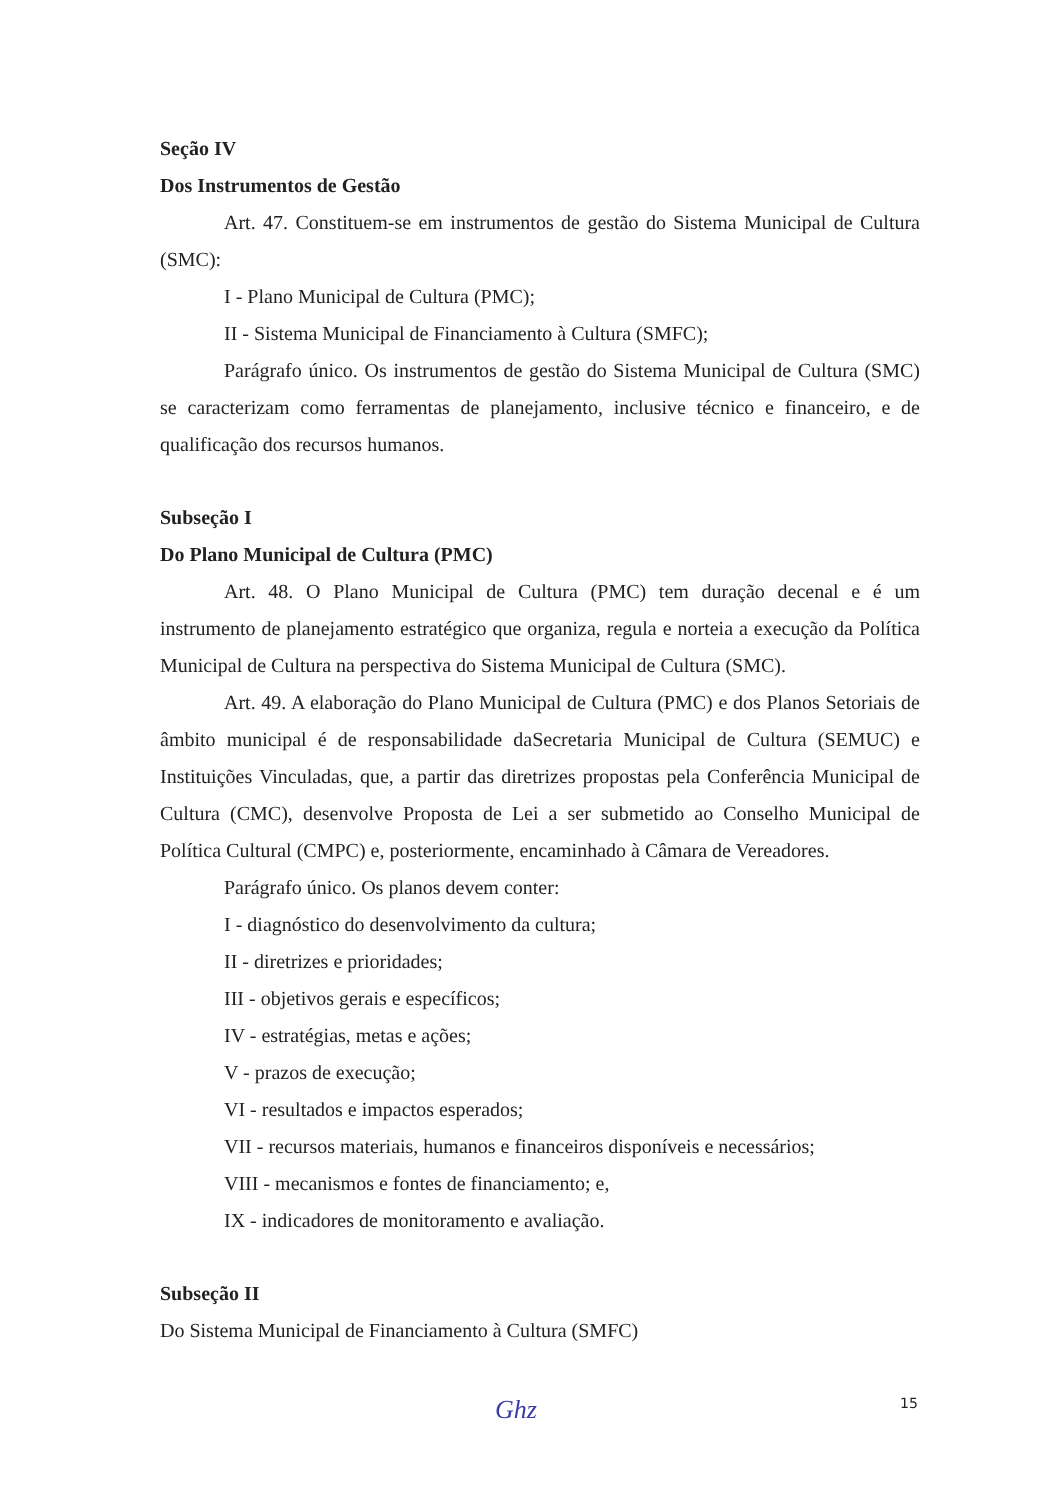Seção IV
Dos Instrumentos de Gestão
Art. 47. Constituem-se em instrumentos de gestão do Sistema Municipal de Cultura (SMC):
I - Plano Municipal de Cultura (PMC);
II - Sistema Municipal de Financiamento à Cultura (SMFC);
Parágrafo único. Os instrumentos de gestão do Sistema Municipal de Cultura (SMC) se caracterizam como ferramentas de planejamento, inclusive técnico e financeiro, e de qualificação dos recursos humanos.
Subseção I
Do Plano Municipal de Cultura (PMC)
Art. 48. O Plano Municipal de Cultura (PMC) tem duração decenal e é um instrumento de planejamento estratégico que organiza, regula e norteia a execução da Política Municipal de Cultura na perspectiva do Sistema Municipal de Cultura (SMC).
Art. 49. A elaboração do Plano Municipal de Cultura (PMC) e dos Planos Setoriais de âmbito municipal é de responsabilidade daSecretaria Municipal de Cultura (SEMUC) e Instituições Vinculadas, que, a partir das diretrizes propostas pela Conferência Municipal de Cultura (CMC), desenvolve Proposta de Lei a ser submetido ao Conselho Municipal de Política Cultural (CMPC) e, posteriormente, encaminhado à Câmara de Vereadores.
Parágrafo único. Os planos devem conter:
I - diagnóstico do desenvolvimento da cultura;
II - diretrizes e prioridades;
III - objetivos gerais e específicos;
IV - estratégias, metas e ações;
V - prazos de execução;
VI - resultados e impactos esperados;
VII - recursos materiais, humanos e financeiros disponíveis e necessários;
VIII - mecanismos e fontes de financiamento; e,
IX - indicadores de monitoramento e avaliação.
Subseção II
Do Sistema Municipal de Financiamento à Cultura (SMFC)
Ghz 15